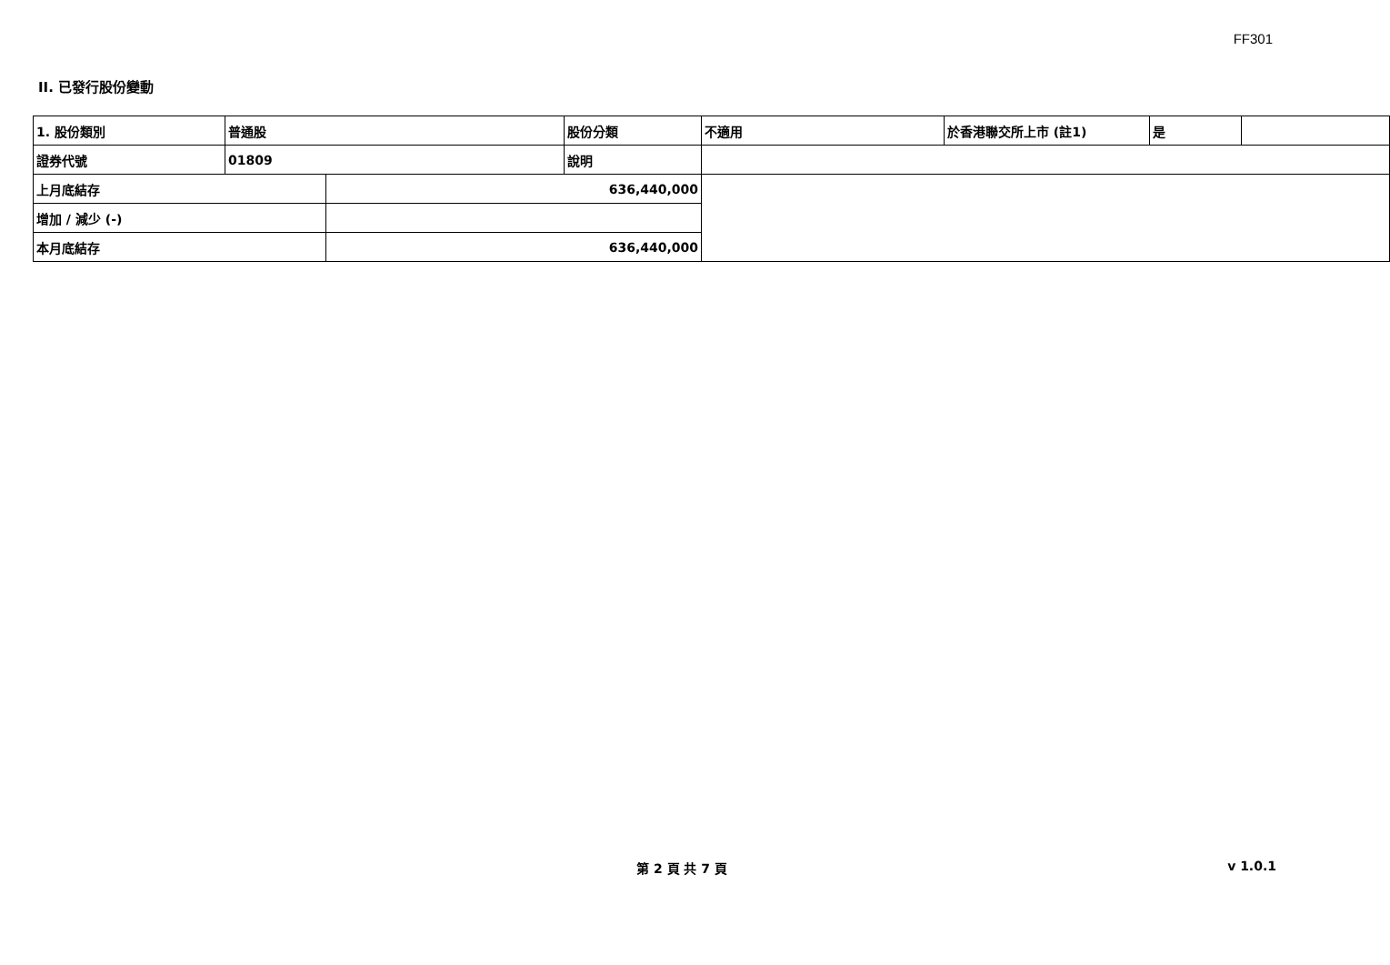FF301
II. 已發行股份變動
| 1. 股份類別 | 普通股 | | 股份分類 | 不適用 | 於香港聯交所上市 (註1) | 是 | |
| 證券代號 | 01809 | | 說明 | | | | |
| 上月底結存 | | 636,440,000 | | | | | |
| 增加 / 減少 (-) | | | | | | | |
| 本月底結存 | | 636,440,000 | | | | | |
第 2 頁 共 7 頁
v 1.0.1